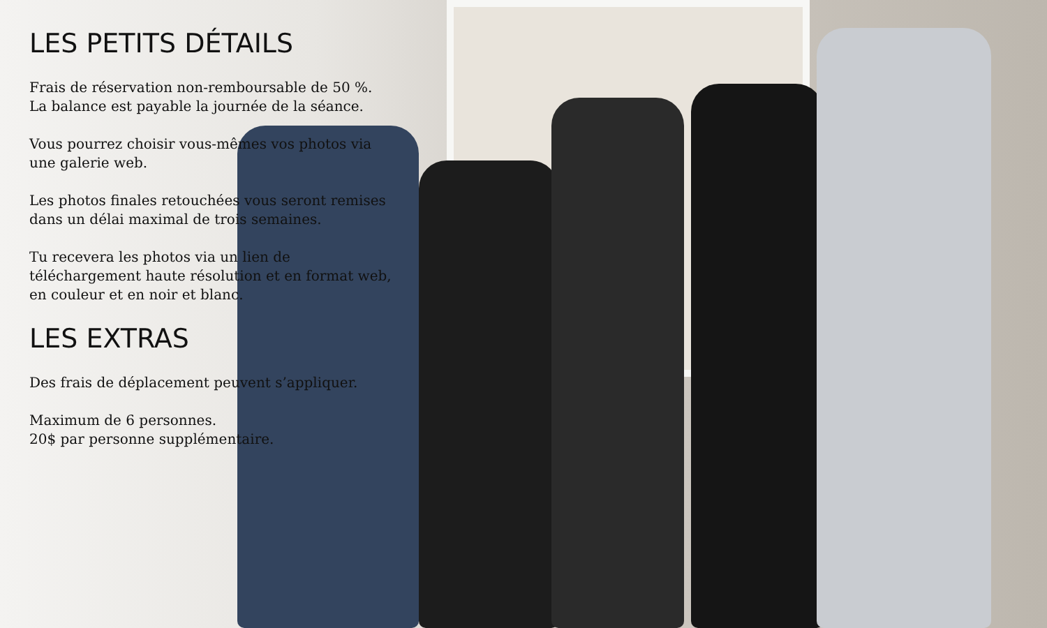LES PETITS DÉTAILS
Frais de réservation non-remboursable de 50 %. La balance est payable la journée de la séance.
Vous pourrez choisir vous-mêmes vos photos via une galerie web.
Les photos finales retouchées vous seront remises dans un délai maximal de trois semaines.
Tu recevera les photos via un lien de téléchargement haute résolution et en format web, en couleur et en noir et blanc.
LES EXTRAS
Des frais de déplacement peuvent s’appliquer.
Maximum de 6 personnes.
20$ par personne supplémentaire.